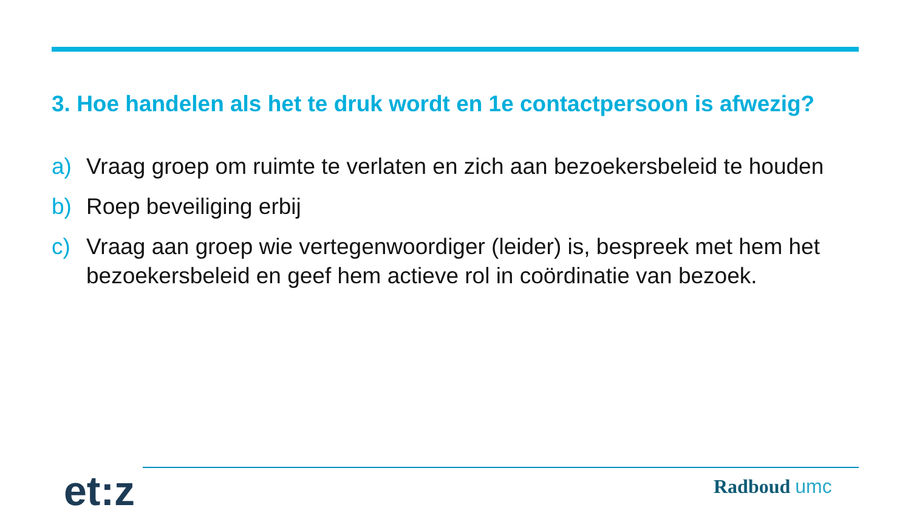3. Hoe handelen als het te druk wordt en 1e contactpersoon is afwezig?
a) Vraag groep om ruimte te verlaten en zich aan bezoekersbeleid te houden
b) Roep beveiliging erbij
c) Vraag aan groep wie vertegenwoordiger (leider) is, bespreek met hem het bezoekersbeleid en geef hem actieve rol in coördinatie van bezoek.
et:z Radboud umc